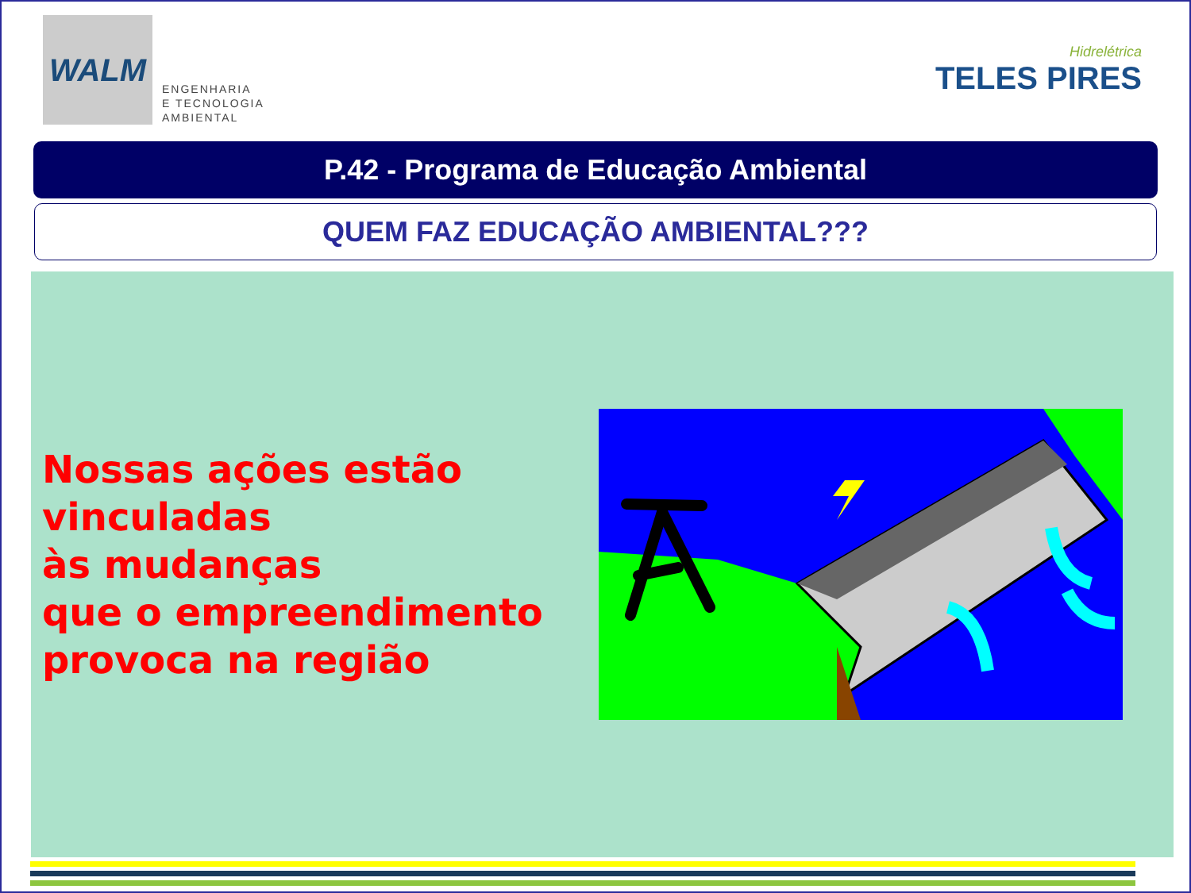WALM
ENGENHARIA
E TECNOLOGIA
AMBIENTAL
Hidrelétrica
TELES PIRES
P.42 - Programa de Educação Ambiental
QUEM FAZ EDUCAÇÃO AMBIENTAL???
Nossas ações estão
vinculadas
às mudanças
que o empreendimento
provoca na região